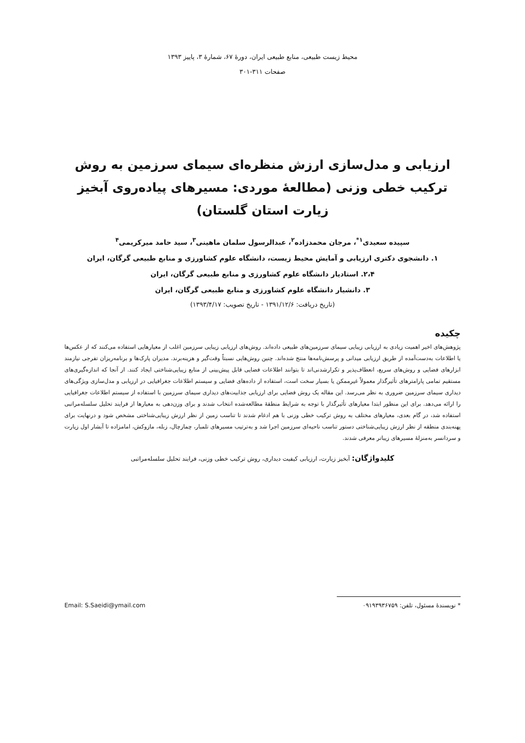محیط زیست طبیعی، منابع طبیعی ایران، دورهٔ ۶۷، شمارهٔ ۳، پاییز ۱۳۹۳
صفحات ۳۱۱-۳۰۱
ارزیابی و مدل‌سازی ارزش منظره‌ای سیمای سرزمین به روش ترکیب خطی وزنی (مطالعهٔ موردی: مسیرهای پیاده‌روی آبخیز زیارت استان گلستان)
سپیده سعیدی<sup>۱*</sup>، مرجان محمدزاده<sup>۲</sup>، عبدالرسول سلمان ماهینی<sup>۳</sup>، سید حامد میرکریمی<sup>۴</sup>
۱. دانشجوی دکتری ارزیابی و آمایش محیط زیست، دانشگاه علوم کشاورزی و منابع طبیعی گرگان، ایران
۲،۴. استادیار دانشگاه علوم کشاورزی و منابع طبیعی گرگان، ایران
۳. دانشیار دانشگاه علوم کشاورزی و منابع طبیعی گرگان، ایران
(تاریخ دریافت: ۱۳۹۱/۱۲/۶ - تاریخ تصویب: ۱۳۹۳/۴/۱۷)
چکیده
پژوهش‌های اخیر اهمیت زیادی به ارزیابی زیبایی سیمای سرزمین‌های طبیعی داده‌اند. روش‌های ارزیابی زیبایی سرزمین اغلب از معیارهایی استفاده می‌کنند که از عکس‌ها یا اطلاعات به‌دست‌آمده از طریق ارزیابی میدانی و پرسش‌نامه‌ها منتج شده‌اند. چنین روش‌هایی نسبتاً وقت‌گیر و هزینه‌برند. مدیران پارک‌ها و برنامه‌ریزان تفرجی نیازمند ابزارهای فضایی و روش‌های سریع، انعطاف‌پذیر و تکرارشدنی‌اند تا بتوانند اطلاعات فضایی قابل پیش‌بینی از منابع زیبایی‌شناختی ایجاد کنند. از آنجا که اندازه‌گیری‌های مستقیم تمامی پارامترهای تأثیرگذار معمولاً غیرممکن یا بسیار سخت است، استفاده از داده‌های فضایی و سیستم اطلاعات جغرافیایی در ارزیابی و مدل‌سازی ویژگی‌های دیداری سیمای سرزمین ضروری به نظر می‌رسد. این مقاله یک روش فضایی برای ارزیابی جذابیت‌های دیداری سیمای سرزمین با استفاده از سیستم اطلاعات جغرافیایی را ارائه می‌دهد. برای این منظور ابتدا معیارهای تأثیرگذار با توجه به شرایط منطقهٔ مطالعه‌شده انتخاب شدند و برای وزن‌دهی به معیارها از فرایند تحلیل سلسله‌مراتبی استفاده شد، در گام بعدی، معیارهای مختلف به روش ترکیب خطی وزنی با هم ادغام شدند تا تناسب زمین از نظر ارزش زیبایی‌شناختی مشخص شود و درنهایت برای پهنه‌بندی منطقه از نظر ارزش زیبایی‌شناختی دستور تناسب ناحیه‌ای سرزمین اجرا شد و به‌ترتیب مسیرهای تلمبار، چمازچال، زبله، مازوکش، امامزاده تا آبشار اول زیارت و سردانسر به‌منزلهٔ مسیرهای زیباتر معرفی شدند.
کلیدواژگان: آبخیز زیارت، ارزیابی کیفیت دیداری، روش ترکیب خطی وزنی، فرایند تحلیل سلسله‌مراتبی
* نویسندهٔ مسئول، تلفن: ۰۹۱۹۳۹۳۶۷۵۹ Email: S.Saeidi@ymail.com